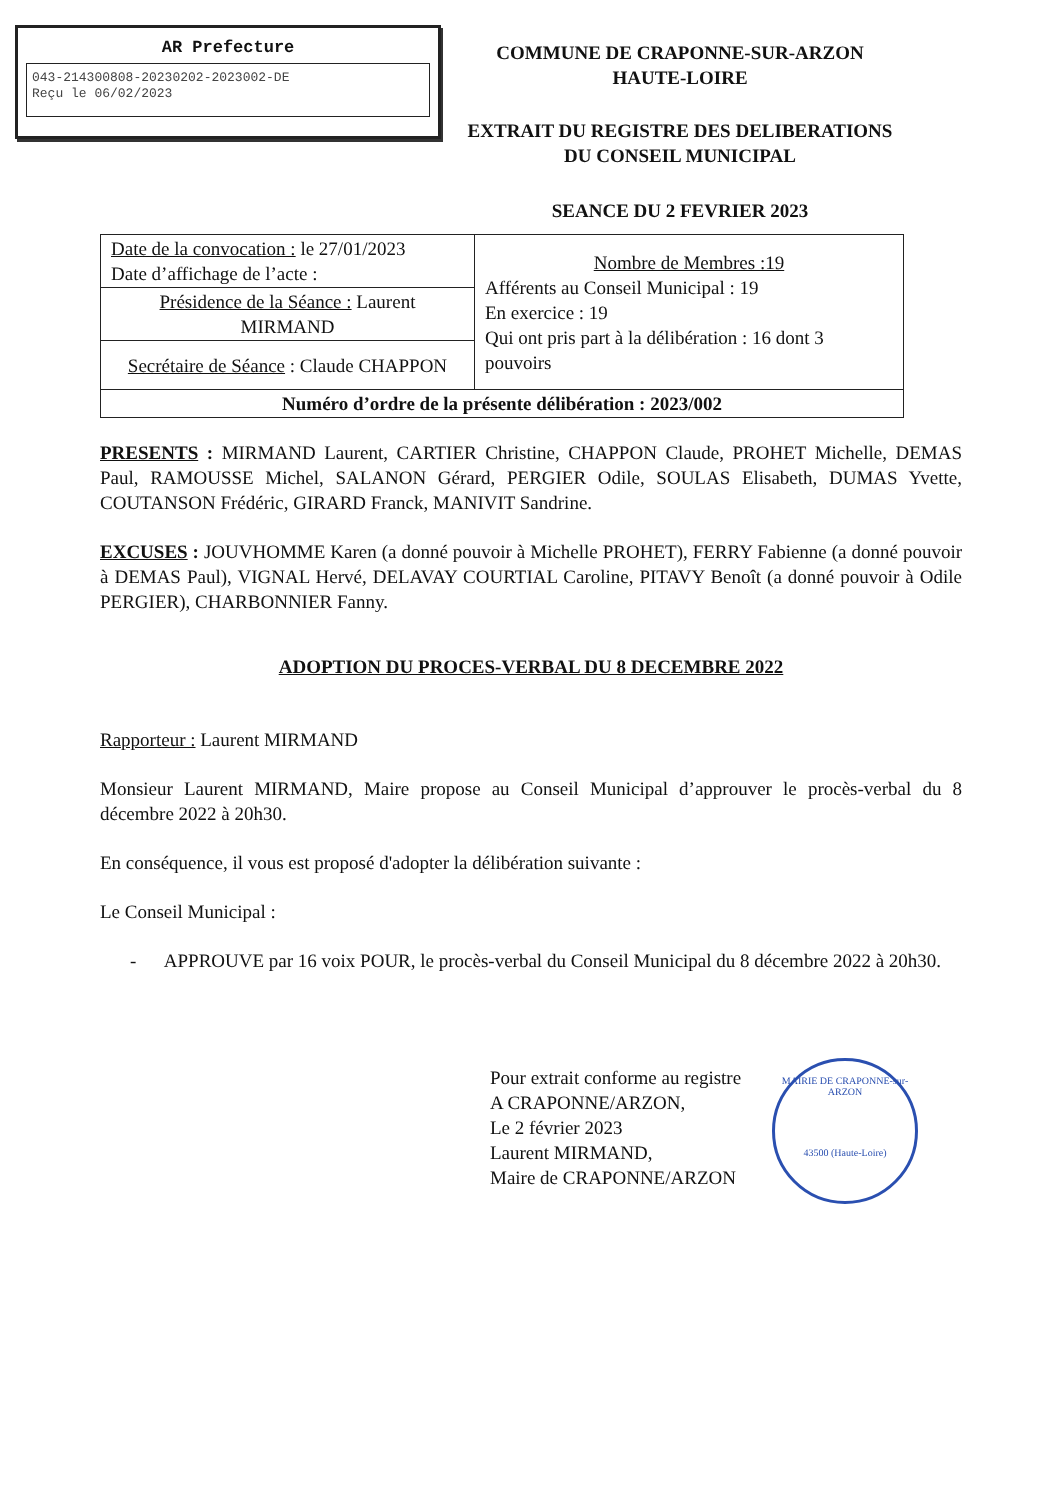AR Prefecture
043-214300808-20230202-2023002-DE
Reçu le 06/02/2023
COMMUNE DE CRAPONNE-SUR-ARZON
HAUTE-LOIRE
EXTRAIT DU REGISTRE DES DELIBERATIONS
DU CONSEIL MUNICIPAL
SEANCE DU 2 FEVRIER 2023
| Date de la convocation : le 27/01/2023 Date d’affichage de l’acte : | Nombre de Membres :19 Afférents au Conseil Municipal : 19 En exercice : 19 Qui ont pris part à la délibération : 16 dont 3 pouvoirs |
| Présidence de la Séance : Laurent MIRMAND | |
| Secrétaire de Séance : Claude CHAPPON | |
| Numéro d’ordre de la présente délibération : 2023/002 | |
PRESENTS : MIRMAND Laurent, CARTIER Christine, CHAPPON Claude, PROHET Michelle, DEMAS Paul, RAMOUSSE Michel, SALANON Gérard, PERGIER Odile, SOULAS Elisabeth, DUMAS Yvette, COUTANSON Frédéric, GIRARD Franck, MANIVIT Sandrine.
EXCUSES : JOUVHOMME Karen (a donné pouvoir à Michelle PROHET), FERRY Fabienne (a donné pouvoir à DEMAS Paul), VIGNAL Hervé, DELAVAY COURTIAL Caroline, PITAVY Benoît (a donné pouvoir à Odile PERGIER), CHARBONNIER Fanny.
ADOPTION DU PROCES-VERBAL DU 8 DECEMBRE 2022
Rapporteur : Laurent MIRMAND
Monsieur Laurent MIRMAND, Maire propose au Conseil Municipal d’approuver le procès-verbal du 8 décembre 2022 à 20h30.
En conséquence, il vous est proposé d'adopter la délibération suivante :
Le Conseil Municipal :
- APPROUVE par 16 voix POUR, le procès-verbal du Conseil Municipal du 8 décembre 2022 à 20h30.
Pour extrait conforme au registre
A CRAPONNE/ARZON,
Le 2 février 2023
Laurent MIRMAND,
Maire de CRAPONNE/ARZON
MAIRIE DE CRAPONNE-sur-ARZON
43500 (Haute-Loire)